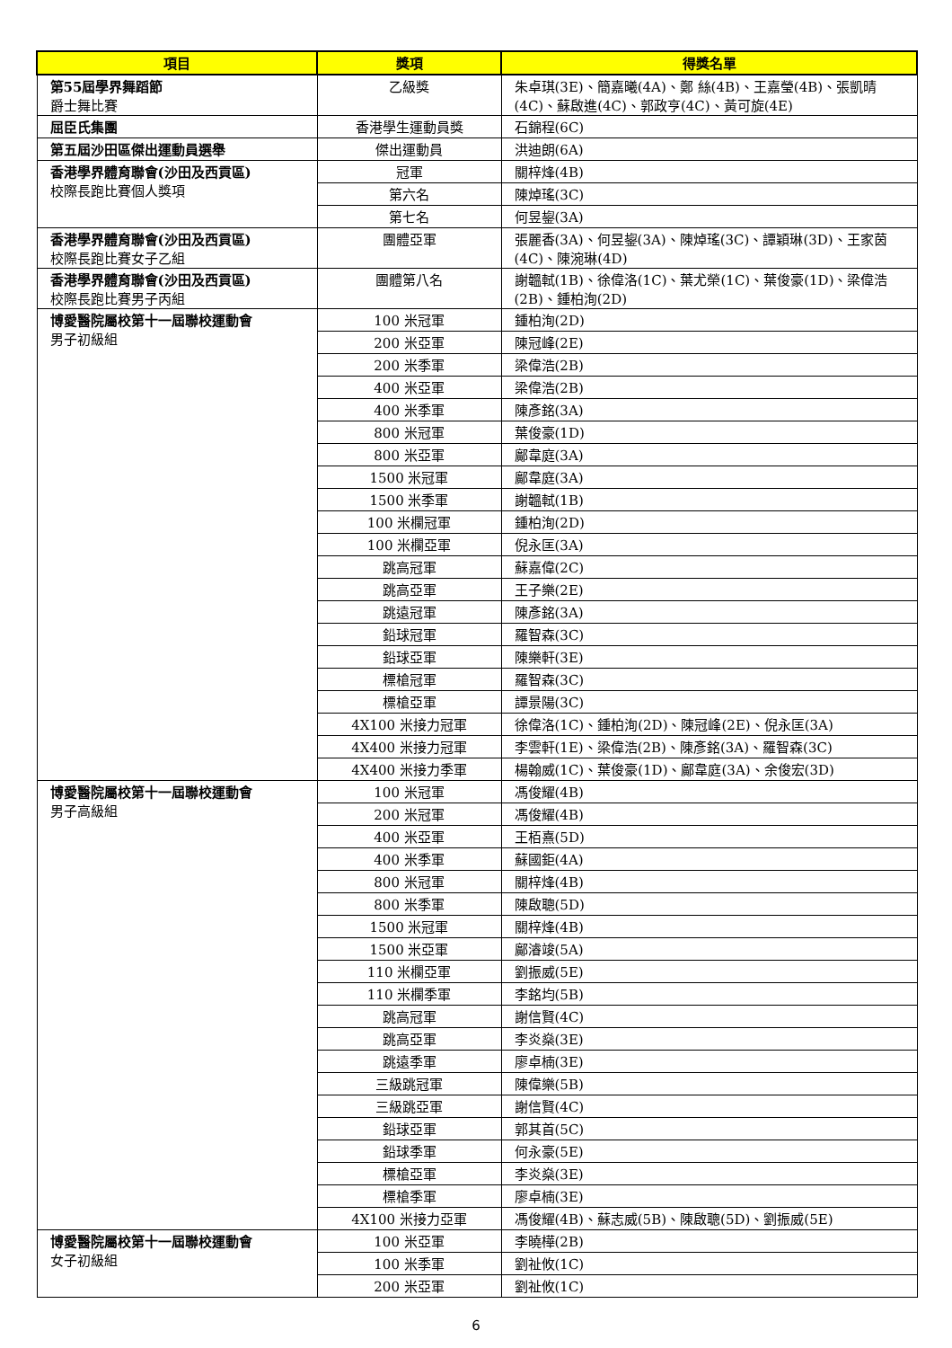| 項目 | 獎項 | 得獎名單 |
| --- | --- | --- |
| 第55屆學界舞蹈節 爵士舞比賽 | 乙級獎 | 朱卓琪(3E)、簡嘉曦(4A)、鄭 絲(4B)、王嘉瑩(4B)、張凱晴(4C)、蘇啟進(4C)、郭政亨(4C)、黃可旋(4E) |
| 屈臣氏集團 | 香港學生運動員獎 | 石錦程(6C) |
| 第五屆沙田區傑出運動員選舉 | 傑出運動員 | 洪迪朗(6A) |
| 香港學界體育聯會(沙田及西貢區) 校際長跑比賽個人獎項 | 冠軍 | 關梓烽(4B) |
| | 第六名 | 陳焯瑤(3C) |
| | 第七名 | 何昱鋆(3A) |
| 香港學界體育聯會(沙田及西貢區) 校際長跑比賽女子乙組 | 團體亞軍 | 張麗香(3A)、何昱鋆(3A)、陳焯瑤(3C)、譚穎琳(3D)、王家茵(4C)、陳涴琳(4D) |
| 香港學界體育聯會(沙田及西貢區) 校際長跑比賽男子丙組 | 團體第八名 | 謝韞軾(1B)、徐偉洛(1C)、葉尤榮(1C)、葉俊豪(1D)、梁偉浩(2B)、鍾柏洵(2D) |
| 博愛醫院屬校第十一屆聯校運動會 男子初級組 | 100 米冠軍 | 鍾柏洵(2D) |
| | 200 米亞軍 | 陳冠峰(2E) |
| | 200 米季軍 | 梁偉浩(2B) |
| | 400 米亞軍 | 梁偉浩(2B) |
| | 400 米季軍 | 陳彥銘(3A) |
| | 800 米冠軍 | 葉俊豪(1D) |
| | 800 米亞軍 | 鄺韋庭(3A) |
| | 1500 米冠軍 | 鄺韋庭(3A) |
| | 1500 米季軍 | 謝韞軾(1B) |
| | 100 米欄冠軍 | 鍾柏洵(2D) |
| | 100 米欄亞軍 | 倪永匡(3A) |
| | 跳高冠軍 | 蘇嘉偉(2C) |
| | 跳高亞軍 | 王子樂(2E) |
| | 跳遠冠軍 | 陳彥銘(3A) |
| | 鉛球冠軍 | 羅智森(3C) |
| | 鉛球亞軍 | 陳樂軒(3E) |
| | 標槍冠軍 | 羅智森(3C) |
| | 標槍亞軍 | 譚景陽(3C) |
| | 4X100 米接力冠軍 | 徐偉洛(1C)、鍾柏洵(2D)、陳冠峰(2E)、倪永匡(3A) |
| | 4X400 米接力冠軍 | 李雲軒(1E)、梁偉浩(2B)、陳彥銘(3A)、羅智森(3C) |
| | 4X400 米接力季軍 | 楊翰威(1C)、葉俊豪(1D)、鄺韋庭(3A)、余俊宏(3D) |
| 博愛醫院屬校第十一屆聯校運動會 男子高級組 | 100 米冠軍 | 馮俊耀(4B) |
| | 200 米冠軍 | 馮俊耀(4B) |
| | 400 米亞軍 | 王栢熹(5D) |
| | 400 米季軍 | 蘇國鉅(4A) |
| | 800 米冠軍 | 關梓烽(4B) |
| | 800 米季軍 | 陳啟聰(5D) |
| | 1500 米冠軍 | 關梓烽(4B) |
| | 1500 米亞軍 | 鄺濬竣(5A) |
| | 110 米欄亞軍 | 劉振威(5E) |
| | 110 米欄季軍 | 李銘均(5B) |
| | 跳高冠軍 | 謝信賢(4C) |
| | 跳高亞軍 | 李炎燊(3E) |
| | 跳遠季軍 | 廖卓楠(3E) |
| | 三級跳冠軍 | 陳偉樂(5B) |
| | 三級跳亞軍 | 謝信賢(4C) |
| | 鉛球亞軍 | 郭其首(5C) |
| | 鉛球季軍 | 何永豪(5E) |
| | 標槍亞軍 | 李炎燊(3E) |
| | 標槍季軍 | 廖卓楠(3E) |
| | 4X100 米接力亞軍 | 馮俊耀(4B)、蘇志威(5B)、陳啟聰(5D)、劉振威(5E) |
| 博愛醫院屬校第十一屆聯校運動會 女子初級組 | 100 米亞軍 | 李曉樺(2B) |
| | 100 米季軍 | 劉祉攸(1C) |
| | 200 米亞軍 | 劉祉攸(1C) |
6